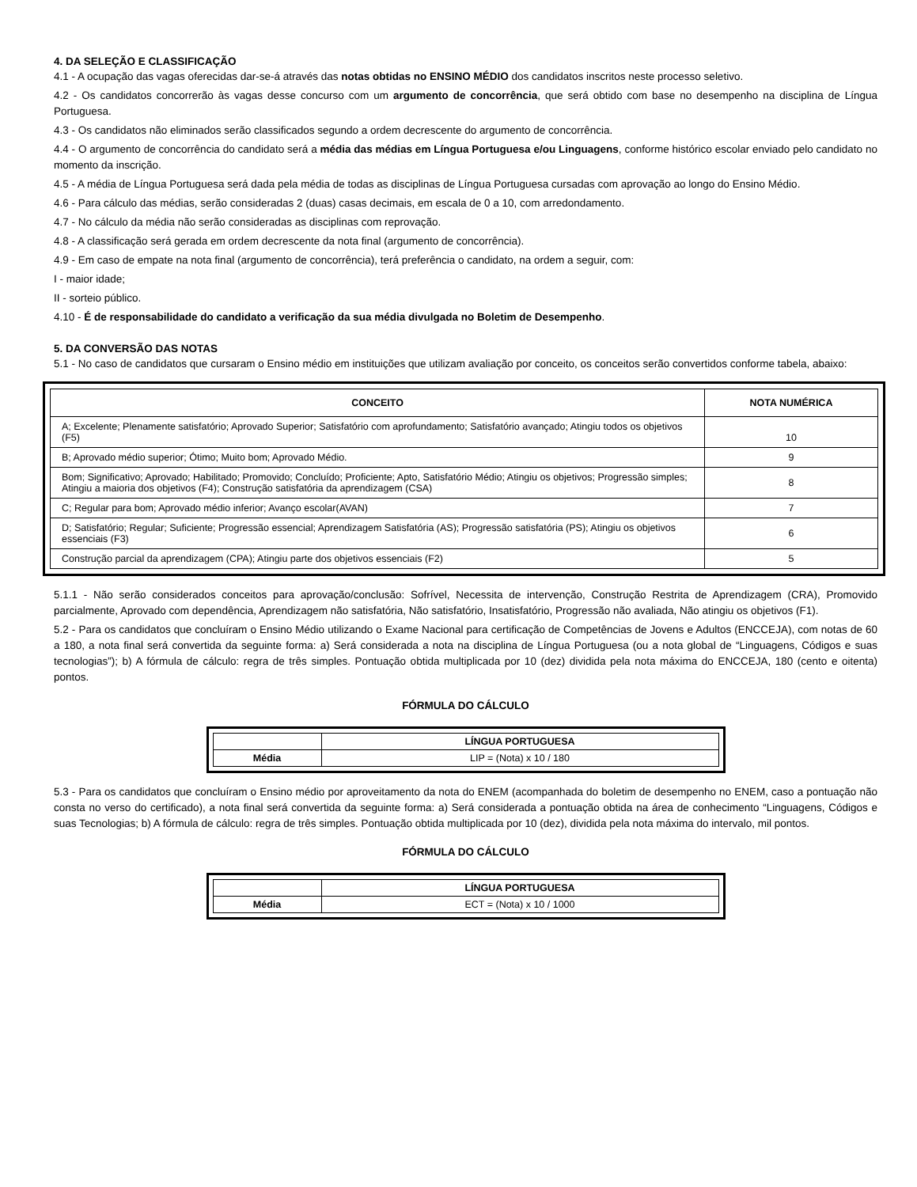4. DA SELEÇÃO E CLASSIFICAÇÃO
4.1 - A ocupação das vagas oferecidas dar-se-á através das notas obtidas no ENSINO MÉDIO dos candidatos inscritos neste processo seletivo.
4.2 - Os candidatos concorrerão às vagas desse concurso com um argumento de concorrência, que será obtido com base no desempenho na disciplina de Língua Portuguesa.
4.3 - Os candidatos não eliminados serão classificados segundo a ordem decrescente do argumento de concorrência.
4.4 - O argumento de concorrência do candidato será a média das médias em Língua Portuguesa e/ou Linguagens, conforme histórico escolar enviado pelo candidato no momento da inscrição.
4.5 - A média de Língua Portuguesa será dada pela média de todas as disciplinas de Língua Portuguesa cursadas com aprovação ao longo do Ensino Médio.
4.6 - Para cálculo das médias, serão consideradas 2 (duas) casas decimais, em escala de 0 a 10, com arredondamento.
4.7 - No cálculo da média não serão consideradas as disciplinas com reprovação.
4.8 - A classificação será gerada em ordem decrescente da nota final (argumento de concorrência).
4.9 - Em caso de empate na nota final (argumento de concorrência), terá preferência o candidato, na ordem a seguir, com:
I - maior idade;
II - sorteio público.
4.10 - É de responsabilidade do candidato a verificação da sua média divulgada no Boletim de Desempenho.
5. DA CONVERSÃO DAS NOTAS
5.1 - No caso de candidatos que cursaram o Ensino médio em instituições que utilizam avaliação por conceito, os conceitos serão convertidos conforme tabela, abaixo:
| CONCEITO | NOTA NUMÉRICA |
| --- | --- |
| A; Excelente; Plenamente satisfatório; Aprovado Superior; Satisfatório com aprofundamento; Satisfatório avançado; Atingiu todos os objetivos (F5) | 10 |
| B; Aprovado médio superior; Ótimo; Muito bom; Aprovado Médio. | 9 |
| Bom; Significativo; Aprovado; Habilitado; Promovido; Concluído; Proficiente; Apto, Satisfatório Médio; Atingiu os objetivos; Progressão simples; Atingiu a maioria dos objetivos (F4); Construção satisfatória da aprendizagem (CSA) | 8 |
| C; Regular para bom; Aprovado médio inferior; Avanço escolar(AVAN) | 7 |
| D; Satisfatório; Regular; Suficiente; Progressão essencial; Aprendizagem Satisfatória (AS); Progressão satisfatória (PS); Atingiu os objetivos essenciais (F3) | 6 |
| Construção parcial da aprendizagem (CPA); Atingiu parte dos objetivos essenciais (F2) | 5 |
5.1.1 - Não serão considerados conceitos para aprovação/conclusão: Sofrível, Necessita de intervenção, Construção Restrita de Aprendizagem (CRA), Promovido parcialmente, Aprovado com dependência, Aprendizagem não satisfatória, Não satisfatório, Insatisfatório, Progressão não avaliada, Não atingiu os objetivos (F1).
5.2 - Para os candidatos que concluíram o Ensino Médio utilizando o Exame Nacional para certificação de Competências de Jovens e Adultos (ENCCEJA), com notas de 60 a 180, a nota final será convertida da seguinte forma: a) Será considerada a nota na disciplina de Língua Portuguesa (ou a nota global de “Linguagens, Códigos e suas tecnologias”); b) A fórmula de cálculo: regra de três simples. Pontuação obtida multiplicada por 10 (dez) dividida pela nota máxima do ENCCEJA, 180 (cento e oitenta) pontos.
FÓRMULA DO CÁLCULO
| | LÍNGUA PORTUGUESA |
| --- | --- |
| Média | LIP = (Nota) x 10 / 180 |
5.3 - Para os candidatos que concluíram o Ensino médio por aproveitamento da nota do ENEM (acompanhada do boletim de desempenho no ENEM, caso a pontuação não consta no verso do certificado), a nota final será convertida da seguinte forma: a) Será considerada a pontuação obtida na área de conhecimento “Linguagens, Códigos e suas Tecnologias; b) A fórmula de cálculo: regra de três simples. Pontuação obtida multiplicada por 10 (dez), dividida pela nota máxima do intervalo, mil pontos.
FÓRMULA DO CÁLCULO
| | LÍNGUA PORTUGUESA |
| --- | --- |
| Média | ECT = (Nota) x 10 / 1000 |